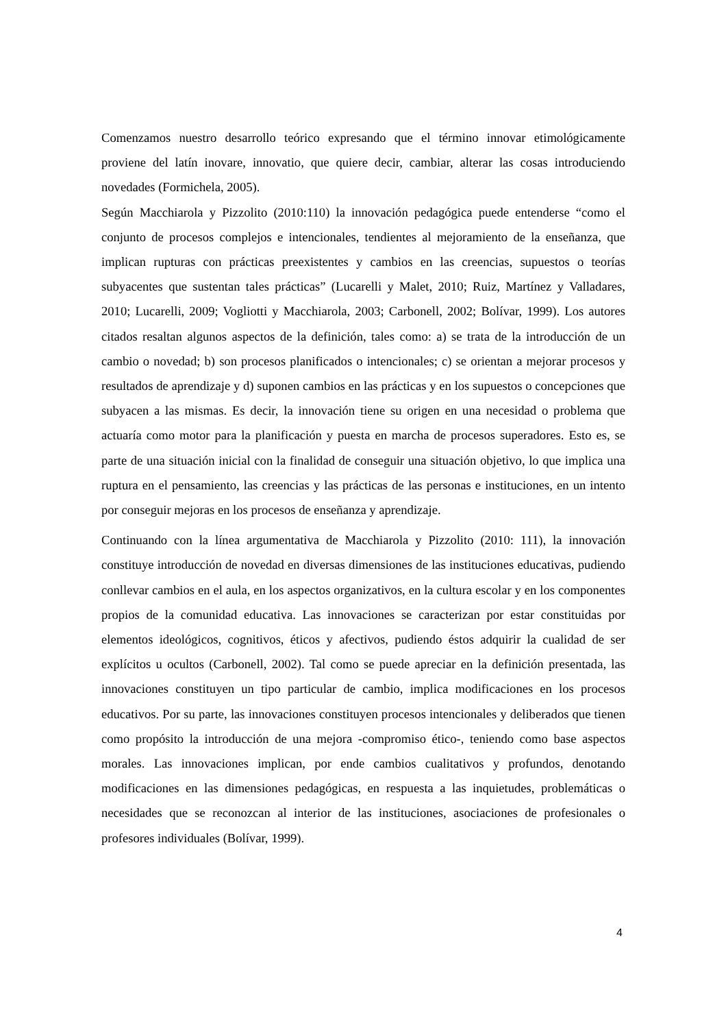Comenzamos nuestro desarrollo teórico expresando que el término innovar etimológicamente proviene del latín inovare, innovatio, que quiere decir, cambiar, alterar las cosas introduciendo novedades (Formichela, 2005).
Según Macchiarola y Pizzolito (2010:110) la innovación pedagógica puede entenderse “como el conjunto de procesos complejos e intencionales, tendientes al mejoramiento de la enseñanza, que implican rupturas con prácticas preexistentes y cambios en las creencias, supuestos o teorías subyacentes que sustentan tales prácticas” (Lucarelli y Malet, 2010; Ruiz, Martínez y Valladares, 2010; Lucarelli, 2009; Vogliotti y Macchiarola, 2003; Carbonell, 2002; Bolívar, 1999). Los autores citados resaltan algunos aspectos de la definición, tales como: a) se trata de la introducción de un cambio o novedad; b) son procesos planificados o intencionales; c) se orientan a mejorar procesos y resultados de aprendizaje y d) suponen cambios en las prácticas y en los supuestos o concepciones que subyacen a las mismas. Es decir, la innovación tiene su origen en una necesidad o problema que actuaría como motor para la planificación y puesta en marcha de procesos superadores. Esto es, se parte de una situación inicial con la finalidad de conseguir una situación objetivo, lo que implica una ruptura en el pensamiento, las creencias y las prácticas de las personas e instituciones, en un intento por conseguir mejoras en los procesos de enseñanza y aprendizaje.
Continuando con la línea argumentativa de Macchiarola y Pizzolito (2010: 111), la innovación constituye introducción de novedad en diversas dimensiones de las instituciones educativas, pudiendo conllevar cambios en el aula, en los aspectos organizativos, en la cultura escolar y en los componentes propios de la comunidad educativa. Las innovaciones se caracterizan por estar constituidas por elementos ideológicos, cognitivos, éticos y afectivos, pudiendo éstos adquirir la cualidad de ser explícitos u ocultos (Carbonell, 2002). Tal como se puede apreciar en la definición presentada, las innovaciones constituyen un tipo particular de cambio, implica modificaciones en los procesos educativos. Por su parte, las innovaciones constituyen procesos intencionales y deliberados que tienen como propósito la introducción de una mejora -compromiso ético-, teniendo como base aspectos morales. Las innovaciones implican, por ende cambios cualitativos y profundos, denotando modificaciones en las dimensiones pedagógicas, en respuesta a las inquietudes, problemáticas o necesidades que se reconozcan al interior de las instituciones, asociaciones de profesionales o profesores individuales (Bolívar, 1999).
4